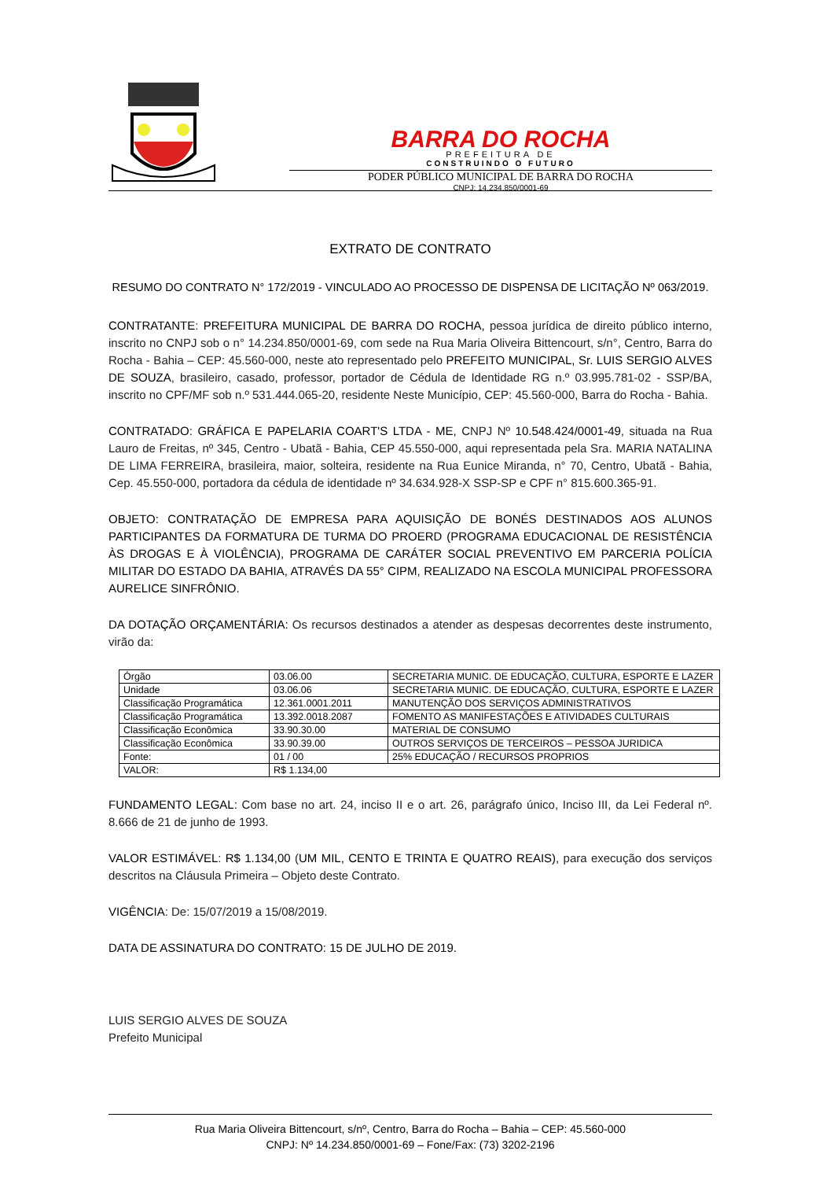BARRA DO ROCHA
PREFEITURA DE
CONSTRUINDO O FUTURO
PODER PÚBLICO MUNICIPAL DE BARRA DO ROCHA
CNPJ: 14.234.850/0001-69
EXTRATO DE CONTRATO
RESUMO DO CONTRATO N° 172/2019 - VINCULADO AO PROCESSO DE DISPENSA DE LICITAÇÃO Nº 063/2019.
CONTRATANTE: PREFEITURA MUNICIPAL DE BARRA DO ROCHA, pessoa jurídica de direito público interno, inscrito no CNPJ sob o n° 14.234.850/0001-69, com sede na Rua Maria Oliveira Bittencourt, s/n°, Centro, Barra do Rocha - Bahia – CEP: 45.560-000, neste ato representado pelo PREFEITO MUNICIPAL, Sr. LUIS SERGIO ALVES DE SOUZA, brasileiro, casado, professor, portador de Cédula de Identidade RG n.º 03.995.781-02 - SSP/BA, inscrito no CPF/MF sob n.º 531.444.065-20, residente Neste Município, CEP: 45.560-000, Barra do Rocha - Bahia.
CONTRATADO: GRÁFICA E PAPELARIA COART'S LTDA - ME, CNPJ Nº 10.548.424/0001-49, situada na Rua Lauro de Freitas, nº 345, Centro - Ubatã - Bahia, CEP 45.550-000, aqui representada pela Sra. MARIA NATALINA DE LIMA FERREIRA, brasileira, maior, solteira, residente na Rua Eunice Miranda, n° 70, Centro, Ubatã - Bahia, Cep. 45.550-000, portadora da cédula de identidade nº 34.634.928-X SSP-SP e CPF n° 815.600.365-91.
OBJETO: CONTRATAÇÃO DE EMPRESA PARA AQUISIÇÃO DE BONÉS DESTINADOS AOS ALUNOS PARTICIPANTES DA FORMATURA DE TURMA DO PROERD (PROGRAMA EDUCACIONAL DE RESISTÊNCIA ÀS DROGAS E À VIOLÊNCIA), PROGRAMA DE CARÁTER SOCIAL PREVENTIVO EM PARCERIA POLÍCIA MILITAR DO ESTADO DA BAHIA, ATRAVÉS DA 55° CIPM, REALIZADO NA ESCOLA MUNICIPAL PROFESSORA AURELICE SINFRÔNIO.
DA DOTAÇÃO ORÇAMENTÁRIA: Os recursos destinados a atender as despesas decorrentes deste instrumento, virão da:
| Órgão | 03.06.00 | SECRETARIA MUNIC. DE EDUCAÇÃO, CULTURA, ESPORTE E LAZER |
| Unidade | 03.06.06 | SECRETARIA MUNIC. DE EDUCAÇÃO, CULTURA, ESPORTE E LAZER |
| Classificação Programática | 12.361.0001.2011 | MANUTENÇÃO DOS SERVIÇOS ADMINISTRATIVOS |
| Classificação Programática | 13.392.0018.2087 | FOMENTO AS MANIFESTAÇÕES E ATIVIDADES CULTURAIS |
| Classificação Econômica | 33.90.30.00 | MATERIAL DE CONSUMO |
| Classificação Econômica | 33.90.39.00 | OUTROS SERVIÇOS DE TERCEIROS – PESSOA JURIDICA |
| Fonte: | 01 / 00 | 25% EDUCAÇÃO / RECURSOS PROPRIOS |
| VALOR: | R$ 1.134,00 | |
FUNDAMENTO LEGAL: Com base no art. 24, inciso II e o art. 26, parágrafo único, Inciso III, da Lei Federal nº. 8.666 de 21 de junho de 1993.
VALOR ESTIMÁVEL: R$ 1.134,00 (UM MIL, CENTO E TRINTA E QUATRO REAIS), para execução dos serviços descritos na Cláusula Primeira – Objeto deste Contrato.
VIGÊNCIA: De: 15/07/2019 a 15/08/2019.
DATA DE ASSINATURA DO CONTRATO: 15 DE JULHO DE 2019.
LUIS SERGIO ALVES DE SOUZA
Prefeito Municipal
Rua Maria Oliveira Bittencourt, s/nº, Centro, Barra do Rocha – Bahia – CEP: 45.560-000
CNPJ: Nº 14.234.850/0001-69 – Fone/Fax: (73) 3202-2196